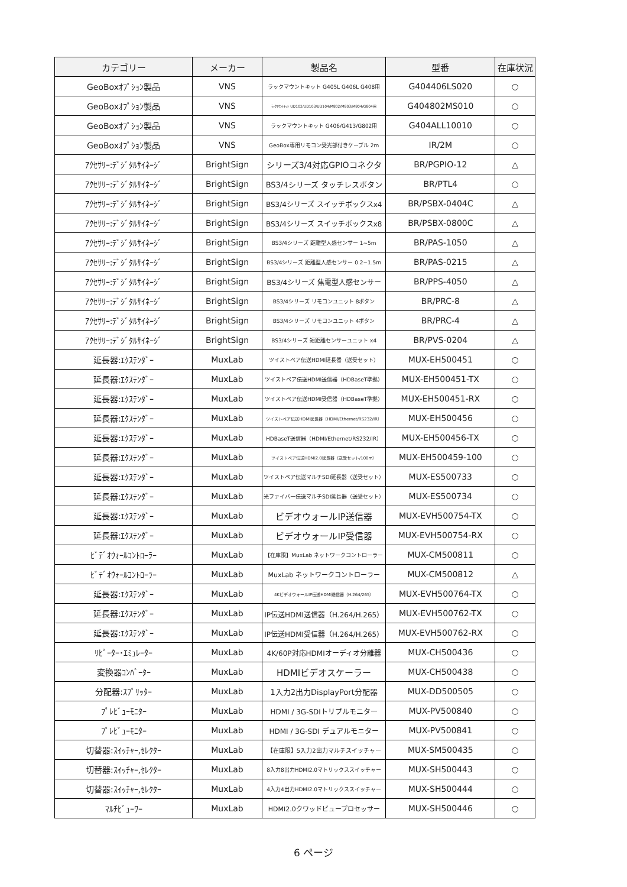| カテゴリー | メーカー | 製品名 | 型番 | 在庫状況 |
| --- | --- | --- | --- | --- |
| GeoBoxｵﾌﾟｼｮﾝ製品 | VNS | ラックマウントキット G405L G406L G408用 | G404406LS020 | ○ |
| GeoBoxｵﾌﾟｼｮﾝ製品 | VNS | ﾗｯｸﾏｳﾝﾄｷｯﾄ UD102/UD103/UD104/M802/M803/M804/G804用 | G404802MS010 | ○ |
| GeoBoxｵﾌﾟｼｮﾝ製品 | VNS | ラックマウントキット G406/G413/G802用 | G404ALL10010 | ○ |
| GeoBoxｵﾌﾟｼｮﾝ製品 | VNS | GeoBox専用リモコン受光部付きケーブル 2m | IR/2M | ○ |
| ｱｸｾｻﾘｰ:ﾃﾞｼﾞﾀﾙｻｲﾈｰｼﾞ | BrightSign | シリーズ3/4対応GPIOコネクタ | BR/PGPIO-12 | △ |
| ｱｸｾｻﾘｰ:ﾃﾞｼﾞﾀﾙｻｲﾈｰｼﾞ | BrightSign | BS3/4シリーズ タッチレスボタン | BR/PTL4 | ○ |
| ｱｸｾｻﾘｰ:ﾃﾞｼﾞﾀﾙｻｲﾈｰｼﾞ | BrightSign | BS3/4シリーズ スイッチボックスx4 | BR/PSBX-0404C | △ |
| ｱｸｾｻﾘｰ:ﾃﾞｼﾞﾀﾙｻｲﾈｰｼﾞ | BrightSign | BS3/4シリーズ スイッチボックスx8 | BR/PSBX-0800C | △ |
| ｱｸｾｻﾘｰ:ﾃﾞｼﾞﾀﾙｻｲﾈｰｼﾞ | BrightSign | BS3/4シリーズ 距離型人感センサー 1~5m | BR/PAS-1050 | △ |
| ｱｸｾｻﾘｰ:ﾃﾞｼﾞﾀﾙｻｲﾈｰｼﾞ | BrightSign | BS3/4シリーズ 距離型人感センサー 0.2~1.5m | BR/PAS-0215 | △ |
| ｱｸｾｻﾘｰ:ﾃﾞｼﾞﾀﾙｻｲﾈｰｼﾞ | BrightSign | BS3/4シリーズ 焦電型人感センサー | BR/PPS-4050 | △ |
| ｱｸｾｻﾘｰ:ﾃﾞｼﾞﾀﾙｻｲﾈｰｼﾞ | BrightSign | BS3/4シリーズ リモコンユニット 8ボタン | BR/PRC-8 | △ |
| ｱｸｾｻﾘｰ:ﾃﾞｼﾞﾀﾙｻｲﾈｰｼﾞ | BrightSign | BS3/4シリーズ リモコンユニット 4ボタン | BR/PRC-4 | △ |
| ｱｸｾｻﾘｰ:ﾃﾞｼﾞﾀﾙｻｲﾈｰｼﾞ | BrightSign | BS3/4シリーズ 短距離センサーユニット x4 | BR/PVS-0204 | △ |
| 延長器:ｴｸｽﾃﾝﾀﾞｰ | MuxLab | ツイストペア伝送HDMI延長器（送受セット） | MUX-EH500451 | ○ |
| 延長器:ｴｸｽﾃﾝﾀﾞｰ | MuxLab | ツイストペア伝送HDMI送信器（HDBaseT準拠） | MUX-EH500451-TX | ○ |
| 延長器:ｴｸｽﾃﾝﾀﾞｰ | MuxLab | ツイストペア伝送HDMI受信器（HDBaseT準拠） | MUX-EH500451-RX | ○ |
| 延長器:ｴｸｽﾃﾝﾀﾞｰ | MuxLab | ツイストペア伝送HDMI延長器（HDMI/Ethernet/RS232/IR） | MUX-EH500456 | ○ |
| 延長器:ｴｸｽﾃﾝﾀﾞｰ | MuxLab | HDBaseT送信器（HDMI/Ethernet/RS232/IR） | MUX-EH500456-TX | ○ |
| 延長器:ｴｸｽﾃﾝﾀﾞｰ | MuxLab | ツイストペア伝送HDMI2.0延長器（送受セット/100m） | MUX-EH500459-100 | ○ |
| 延長器:ｴｸｽﾃﾝﾀﾞｰ | MuxLab | ツイストペア伝送マルチSDI延長器（送受セット） | MUX-ES500733 | ○ |
| 延長器:ｴｸｽﾃﾝﾀﾞｰ | MuxLab | 光ファイバー伝送マルチSDI延長器（送受セット） | MUX-ES500734 | ○ |
| 延長器:ｴｸｽﾃﾝﾀﾞｰ | MuxLab | ビデオウォールIP送信器 | MUX-EVH500754-TX | ○ |
| 延長器:ｴｸｽﾃﾝﾀﾞｰ | MuxLab | ビデオウォールIP受信器 | MUX-EVH500754-RX | ○ |
| ﾋﾞﾃﾞｵｳｫｰﾙｺﾝﾄﾛｰﾗｰ | MuxLab | 【在庫限】MuxLab ネットワークコントローラー | MUX-CM500811 | ○ |
| ﾋﾞﾃﾞｵｳｫｰﾙｺﾝﾄﾛｰﾗｰ | MuxLab | MuxLab ネットワークコントローラー | MUX-CM500812 | △ |
| 延長器:ｴｸｽﾃﾝﾀﾞｰ | MuxLab | 4KビデオウォールIP伝送HDMI送信器（H.264/265） | MUX-EVH500764-TX | ○ |
| 延長器:ｴｸｽﾃﾝﾀﾞｰ | MuxLab | IP伝送HDMI送信器（H.264/H.265） | MUX-EVH500762-TX | ○ |
| 延長器:ｴｸｽﾃﾝﾀﾞｰ | MuxLab | IP伝送HDMI受信器（H.264/H.265） | MUX-EVH500762-RX | ○ |
| ﾘﾋﾟｰﾀｰ･ｴﾐｭﾚｰﾀｰ | MuxLab | 4K/60P対応HDMIオーディオ分離器 | MUX-CH500436 | ○ |
| 変換器ｺﾝﾊﾞｰﾀｰ | MuxLab | HDMIビデオスケーラー | MUX-CH500438 | ○ |
| 分配器:ｽﾌﾟﾘｯﾀｰ | MuxLab | 1入力2出力DisplayPort分配器 | MUX-DD500505 | ○ |
| ﾌﾟﾚﾋﾞｭｰﾓﾆﾀｰ | MuxLab | HDMI / 3G-SDIトリプルモニター | MUX-PV500840 | ○ |
| ﾌﾟﾚﾋﾞｭｰﾓﾆﾀｰ | MuxLab | HDMI / 3G-SDI デュアルモニター | MUX-PV500841 | ○ |
| 切替器:ｽｲｯﾁｬｰ,ｾﾚｸﾀｰ | MuxLab | 【在庫限】5入力2出力マルチスイッチャー | MUX-SM500435 | ○ |
| 切替器:ｽｲｯﾁｬｰ,ｾﾚｸﾀｰ | MuxLab | 8入力8出力HDMI2.0マトリックススイッチャー | MUX-SH500443 | ○ |
| 切替器:ｽｲｯﾁｬｰ,ｾﾚｸﾀｰ | MuxLab | 4入力4出力HDMI2.0マトリックススイッチャー | MUX-SH500444 | ○ |
| ﾏﾙﾁﾋﾞｭｰﾜｰ | MuxLab | HDMI2.0クワッドビュープロセッサー | MUX-SH500446 | ○ |
6 ページ